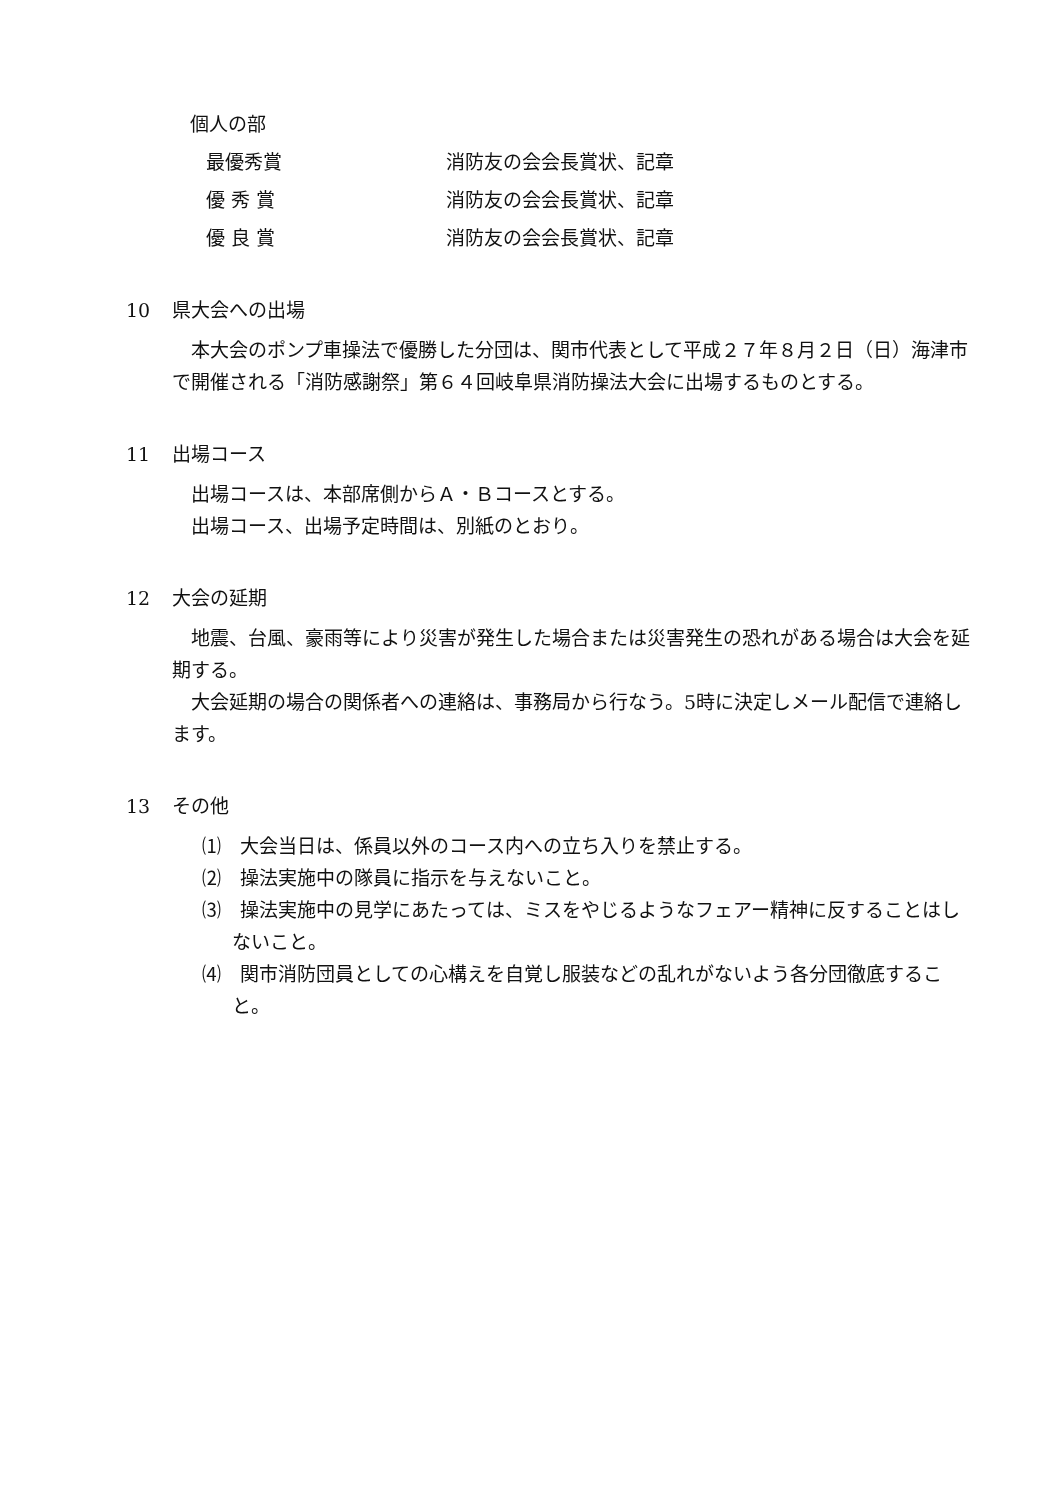個人の部
最優秀賞 消防友の会会長賞状、記章
優 秀 賞 消防友の会会長賞状、記章
優 良 賞 消防友の会会長賞状、記章
10 県大会への出場
　本大会のポンプ車操法で優勝した分団は、関市代表として平成２７年８月２日（日）海津市で開催される「消防感謝祭」第６４回岐阜県消防操法大会に出場するものとする。
11 出場コース
　出場コースは、本部席側からＡ・Ｂコースとする。
　出場コース、出場予定時間は、別紙のとおり。
12 大会の延期
　地震、台風、豪雨等により災害が発生した場合または災害発生の恐れがある場合は大会を延期する。
　大会延期の場合の関係者への連絡は、事務局から行なう。5時に決定しメール配信で連絡します。
13 その他
⑴　大会当日は、係員以外のコース内への立ち入りを禁止する。
⑵　操法実施中の隊員に指示を与えないこと。
⑶　操法実施中の見学にあたっては、ミスをやじるようなフェアー精神に反することはしないこと。
⑷　関市消防団員としての心構えを自覚し服装などの乱れがないよう各分団徹底すること。